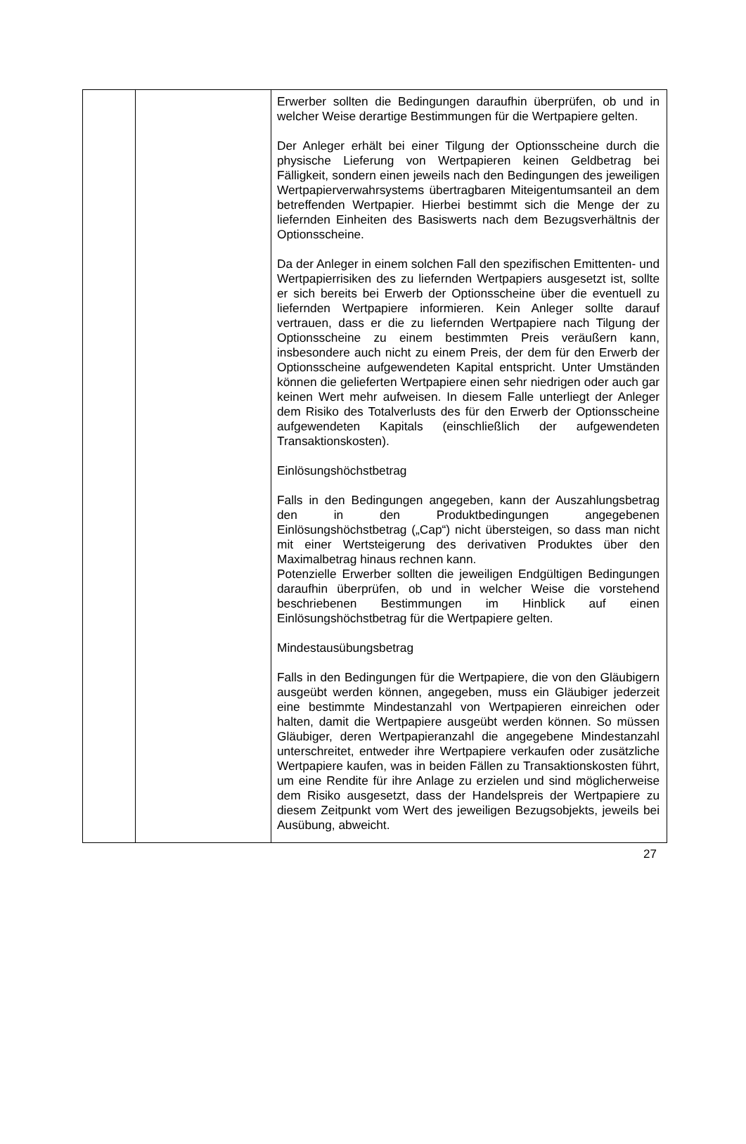| | | Erwerber sollten die Bedingungen daraufhin überprüfen, ob und in welcher Weise derartige Bestimmungen für die Wertpapiere gelten. Der Anleger erhält bei einer Tilgung der Optionsscheine durch die physische Lieferung von Wertpapieren keinen Geldbetrag bei Fälligkeit, sondern einen jeweils nach den Bedingungen des jeweiligen Wertpapierverwahrsystems übertragbaren Miteigentumsanteil an dem betreffenden Wertpapier. Hierbei bestimmt sich die Menge der zu liefernden Einheiten des Basiswerts nach dem Bezugsverhältnis der Optionsscheine. Da der Anleger in einem solchen Fall den spezifischen Emittenten- und Wertpapierrisiken des zu liefernden Wertpapiers ausgesetzt ist, sollte er sich bereits bei Erwerb der Optionsscheine über die eventuell zu liefernden Wertpapiere informieren. Kein Anleger sollte darauf vertrauen, dass er die zu liefernden Wertpapiere nach Tilgung der Optionsscheine zu einem bestimmten Preis veräußern kann, insbesondere auch nicht zu einem Preis, der dem für den Erwerb der Optionsscheine aufgewendeten Kapital entspricht. Unter Umständen können die gelieferten Wertpapiere einen sehr niedrigen oder auch gar keinen Wert mehr aufweisen. In diesem Falle unterliegt der Anleger dem Risiko des Totalverlusts des für den Erwerb der Optionsscheine aufgewendeten Kapitals (einschließlich der aufgewendeten Transaktionskosten). Einlösungshöchstbetrag Falls in den Bedingungen angegeben, kann der Auszahlungsbetrag den in den Produktbedingungen angegebenen Einlösungshöchstbetrag („Cap“) nicht übersteigen, so dass man nicht mit einer Wertsteigerung des derivativen Produktes über den Maximalbetrag hinaus rechnen kann. Potenzielle Erwerber sollten die jeweiligen Endgültigen Bedingungen daraufhin überprüfen, ob und in welcher Weise die vorstehend beschriebenen Bestimmungen im Hinblick auf einen Einlösungshöchstbetrag für die Wertpapiere gelten. Mindestausübungsbetrag Falls in den Bedingungen für die Wertpapiere, die von den Gläubigern ausgeübt werden können, angegeben, muss ein Gläubiger jederzeit eine bestimmte Mindestanzahl von Wertpapieren einreichen oder halten, damit die Wertpapiere ausgeübt werden können. So müssen Gläubiger, deren Wertpapieranzahl die angegebene Mindestanzahl unterschreitet, entweder ihre Wertpapiere verkaufen oder zusätzliche Wertpapiere kaufen, was in beiden Fällen zu Transaktionskosten führt, um eine Rendite für ihre Anlage zu erzielen und sind möglicherweise dem Risiko ausgesetzt, dass der Handelspreis der Wertpapiere zu diesem Zeitpunkt vom Wert des jeweiligen Bezugsobjekts, jeweils bei Ausübung, abweicht. |
27